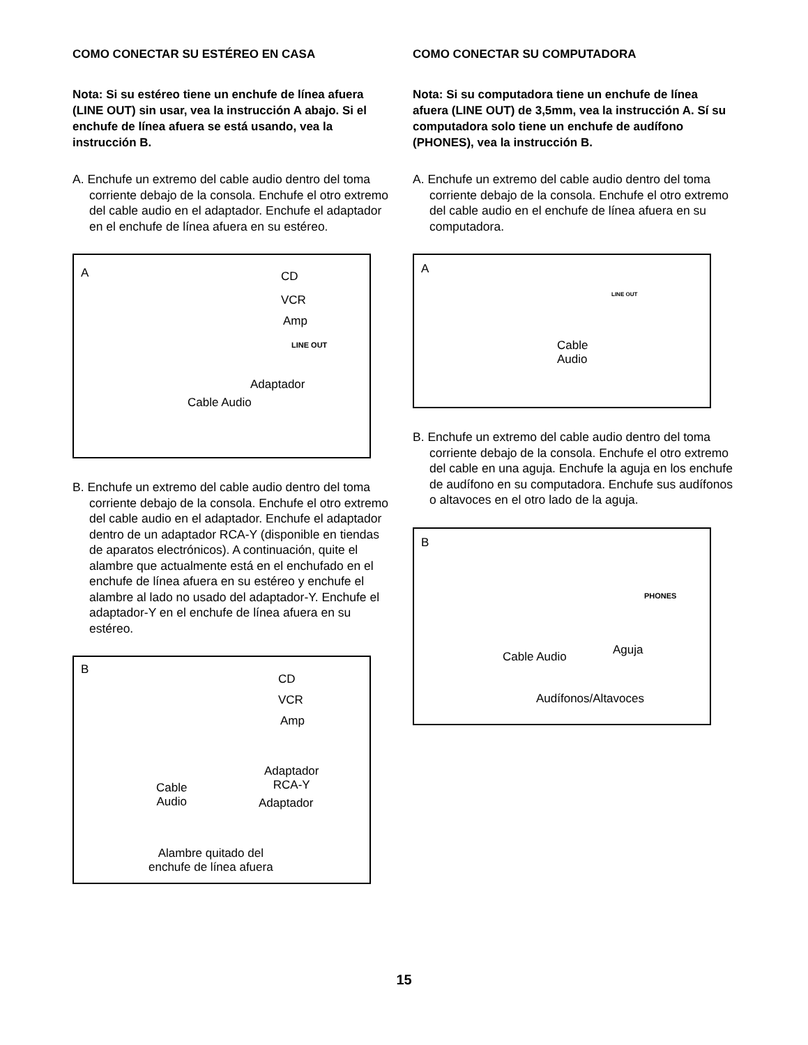COMO CONECTAR SU ESTÉREO EN CASA
Nota: Si su estéreo tiene un enchufe de línea afuera (LINE OUT) sin usar, vea la instrucción A abajo. Si el enchufe de línea afuera se está usando, vea la instrucción B.
A. Enchufe un extremo del cable audio dentro del toma corriente debajo de la consola. Enchufe el otro extremo del cable audio en el adaptador. Enchufe el adaptador en el enchufe de línea afuera en su estéreo.
A CD
VCR
Amp
LINE OUT
Adaptador
Cable Audio
B. Enchufe un extremo del cable audio dentro del toma corriente debajo de la consola. Enchufe el otro extremo del cable audio en el adaptador. Enchufe el adaptador dentro de un adaptador RCA-Y (disponible en tiendas de aparatos electrónicos). A continuación, quite el alambre que actualmente está en el enchufado en el enchufe de línea afuera en su estéreo y enchufe el alambre al lado no usado del adaptador-Y. Enchufe el adaptador-Y en el enchufe de línea afuera en su estéreo.
B
CD
VCR
Amp
Adaptador
RCA-Y Cable
Audio Adaptador
Alambre quitado del
enchufe de línea afuera
COMO CONECTAR SU COMPUTADORA
Nota: Si su computadora tiene un enchufe de línea afuera (LINE OUT) de 3,5mm, vea la instrucción A. Sí su computadora solo tiene un enchufe de audífono (PHONES), vea la instrucción B.
A. Enchufe un extremo del cable audio dentro del toma corriente debajo de la consola. Enchufe el otro extremo del cable audio en el enchufe de línea afuera en su computadora.
A
LINE OUT
Cable
Audio
B. Enchufe un extremo del cable audio dentro del toma corriente debajo de la consola. Enchufe el otro extremo del cable en una aguja. Enchufe la aguja en los enchufe de audífono en su computadora. Enchufe sus audífonos o altavoces en el otro lado de la aguja.
B
PHONES
Aguja Cable Audio
Audífonos/Altavoces
15